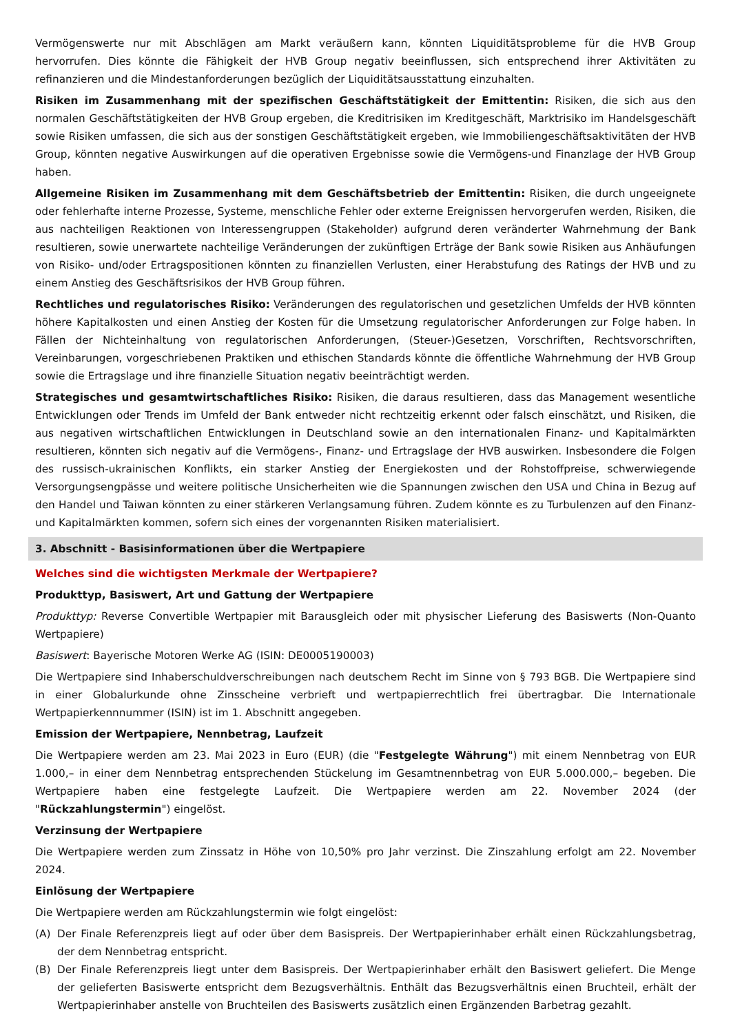Vermögenswerte nur mit Abschlägen am Markt veräußern kann, könnten Liquiditätsprobleme für die HVB Group hervorrufen. Dies könnte die Fähigkeit der HVB Group negativ beeinflussen, sich entsprechend ihrer Aktivitäten zu refinanzieren und die Mindestanforderungen bezüglich der Liquiditätsausstattung einzuhalten.
Risiken im Zusammenhang mit der spezifischen Geschäftstätigkeit der Emittentin: Risiken, die sich aus den normalen Geschäftstätigkeiten der HVB Group ergeben, die Kreditrisiken im Kreditgeschäft, Marktrisiko im Handelsgeschäft sowie Risiken umfassen, die sich aus der sonstigen Geschäftstätigkeit ergeben, wie Immobiliengeschäftsaktivitäten der HVB Group, könnten negative Auswirkungen auf die operativen Ergebnisse sowie die Vermögens-und Finanzlage der HVB Group haben.
Allgemeine Risiken im Zusammenhang mit dem Geschäftsbetrieb der Emittentin: Risiken, die durch ungeeignete oder fehlerhafte interne Prozesse, Systeme, menschliche Fehler oder externe Ereignissen hervorgerufen werden, Risiken, die aus nachteiligen Reaktionen von Interessengruppen (Stakeholder) aufgrund deren veränderter Wahrnehmung der Bank resultieren, sowie unerwartete nachteilige Veränderungen der zukünftigen Erträge der Bank sowie Risiken aus Anhäufungen von Risiko- und/oder Ertragspositionen könnten zu finanziellen Verlusten, einer Herabstufung des Ratings der HVB und zu einem Anstieg des Geschäftsrisikos der HVB Group führen.
Rechtliches und regulatorisches Risiko: Veränderungen des regulatorischen und gesetzlichen Umfelds der HVB könnten höhere Kapitalkosten und einen Anstieg der Kosten für die Umsetzung regulatorischer Anforderungen zur Folge haben. In Fällen der Nichteinhaltung von regulatorischen Anforderungen, (Steuer-)Gesetzen, Vorschriften, Rechtsvorschriften, Vereinbarungen, vorgeschriebenen Praktiken und ethischen Standards könnte die öffentliche Wahrnehmung der HVB Group sowie die Ertragslage und ihre finanzielle Situation negativ beeinträchtigt werden.
Strategisches und gesamtwirtschaftliches Risiko: Risiken, die daraus resultieren, dass das Management wesentliche Entwicklungen oder Trends im Umfeld der Bank entweder nicht rechtzeitig erkennt oder falsch einschätzt, und Risiken, die aus negativen wirtschaftlichen Entwicklungen in Deutschland sowie an den internationalen Finanz- und Kapitalmärkten resultieren, könnten sich negativ auf die Vermögens-, Finanz- und Ertragslage der HVB auswirken. Insbesondere die Folgen des russisch-ukrainischen Konflikts, ein starker Anstieg der Energiekosten und der Rohstoffpreise, schwerwiegende Versorgungsengpässe und weitere politische Unsicherheiten wie die Spannungen zwischen den USA und China in Bezug auf den Handel und Taiwan könnten zu einer stärkeren Verlangsamung führen. Zudem könnte es zu Turbulenzen auf den Finanz- und Kapitalmärkten kommen, sofern sich eines der vorgenannten Risiken materialisiert.
3. Abschnitt - Basisinformationen über die Wertpapiere
Welches sind die wichtigsten Merkmale der Wertpapiere?
Produkttyp, Basiswert, Art und Gattung der Wertpapiere
Produkttyp: Reverse Convertible Wertpapier mit Barausgleich oder mit physischer Lieferung des Basiswerts (Non-Quanto Wertpapiere)
Basiswert: Bayerische Motoren Werke AG (ISIN: DE0005190003)
Die Wertpapiere sind Inhaberschuldverschreibungen nach deutschem Recht im Sinne von § 793 BGB. Die Wertpapiere sind in einer Globalurkunde ohne Zinsscheine verbrieft und wertpapierrechtlich frei übertragbar. Die Internationale Wertpapierkennnummer (ISIN) ist im 1. Abschnitt angegeben.
Emission der Wertpapiere, Nennbetrag, Laufzeit
Die Wertpapiere werden am 23. Mai 2023 in Euro (EUR) (die "Festgelegte Währung") mit einem Nennbetrag von EUR 1.000,– in einer dem Nennbetrag entsprechenden Stückelung im Gesamtnennbetrag von EUR 5.000.000,– begeben. Die Wertpapiere haben eine festgelegte Laufzeit. Die Wertpapiere werden am 22. November 2024 (der "Rückzahlungstermin") eingelöst.
Verzinsung der Wertpapiere
Die Wertpapiere werden zum Zinssatz in Höhe von 10,50% pro Jahr verzinst. Die Zinszahlung erfolgt am 22. November 2024.
Einlösung der Wertpapiere
Die Wertpapiere werden am Rückzahlungstermin wie folgt eingelöst:
(A) Der Finale Referenzpreis liegt auf oder über dem Basispreis. Der Wertpapierinhaber erhält einen Rückzahlungsbetrag, der dem Nennbetrag entspricht.
(B) Der Finale Referenzpreis liegt unter dem Basispreis. Der Wertpapierinhaber erhält den Basiswert geliefert. Die Menge der gelieferten Basiswerte entspricht dem Bezugsverhältnis. Enthält das Bezugsverhältnis einen Bruchteil, erhält der Wertpapierinhaber anstelle von Bruchteilen des Basiswerts zusätzlich einen Ergänzenden Barbetrag gezahlt.